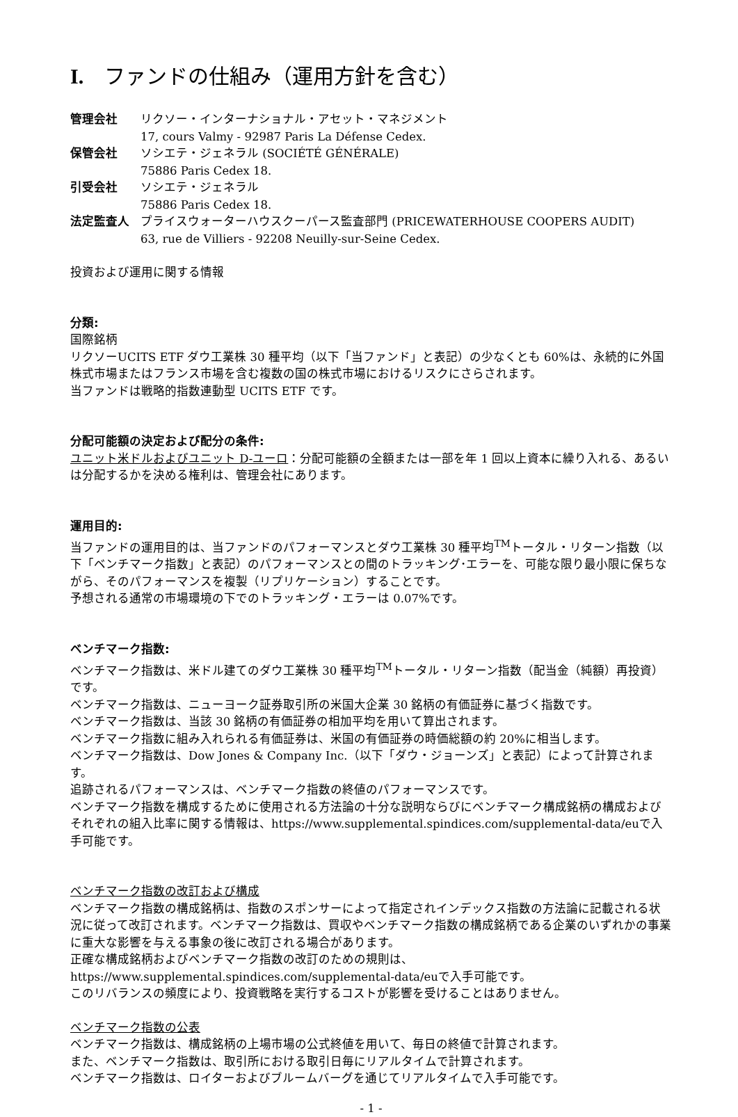I. ファンドの仕組み（運用方針を含む）
管理会社 リクソー・インターナショナル・アセット・マネジメント
17, cours Valmy - 92987 Paris La Défense Cedex.
保管会社 ソシエテ・ジェネラル (SOCIÉTÉ GÉNÉRALE)
75886 Paris Cedex 18.
引受会社 ソシエテ・ジェネラル
75886 Paris Cedex 18.
法定監査人 プライスウォーターハウスクーパース監査部門 (PRICEWATERHOUSE COOPERS AUDIT)
63, rue de Villiers - 92208 Neuilly-sur-Seine Cedex.
投資および運用に関する情報
分類:
国際銘柄
リクソーUCITS ETF ダウ工業株 30 種平均（以下「当ファンド」と表記）の少なくとも 60%は、永続的に外国株式市場またはフランス市場を含む複数の国の株式市場におけるリスクにさらされます。
当ファンドは戦略的指数連動型 UCITS ETF です。
分配可能額の決定および配分の条件:
ユニット米ドルおよびユニット D-ユーロ：分配可能額の全額または一部を年 1 回以上資本に繰り入れる、あるいは分配するかを決める権利は、管理会社にあります。
運用目的:
当ファンドの運用目的は、当ファンドのパフォーマンスとダウ工業株 30 種平均<sup>TM</sup>トータル・リターン指数（以下「ベンチマーク指数」と表記）のパフォーマンスとの間のトラッキング･エラーを、可能な限り最小限に保ちながら、そのパフォーマンスを複製（リプリケーション）することです。
予想される通常の市場環境の下でのトラッキング・エラーは 0.07%です。
ベンチマーク指数:
ベンチマーク指数は、米ドル建てのダウ工業株 30 種平均<sup>TM</sup>トータル・リターン指数（配当金（純額）再投資）です。
ベンチマーク指数は、ニューヨーク証券取引所の米国大企業 30 銘柄の有価証券に基づく指数です。
ベンチマーク指数は、当該 30 銘柄の有価証券の相加平均を用いて算出されます。
ベンチマーク指数に組み入れられる有価証券は、米国の有価証券の時価総額の約 20%に相当します。
ベンチマーク指数は、Dow Jones & Company Inc.（以下「ダウ・ジョーンズ」と表記）によって計算されます。
追跡されるパフォーマンスは、ベンチマーク指数の終値のパフォーマンスです。
ベンチマーク指数を構成するために使用される方法論の十分な説明ならびにベンチマーク構成銘柄の構成およびそれぞれの組入比率に関する情報は、https://www.supplemental.spindices.com/supplemental-data/euで入手可能です。
ベンチマーク指数の改訂および構成
ベンチマーク指数の構成銘柄は、指数のスポンサーによって指定されインデックス指数の方法論に記載される状況に従って改訂されます。ベンチマーク指数は、買収やベンチマーク指数の構成銘柄である企業のいずれかの事業に重大な影響を与える事象の後に改訂される場合があります。
正確な構成銘柄およびベンチマーク指数の改訂のための規則は、https://www.supplemental.spindices.com/supplemental-data/euで入手可能です。
このリバランスの頻度により、投資戦略を実行するコストが影響を受けることはありません。
ベンチマーク指数の公表
ベンチマーク指数は、構成銘柄の上場市場の公式終値を用いて、毎日の終値で計算されます。
また、ベンチマーク指数は、取引所における取引日毎にリアルタイムで計算されます。
ベンチマーク指数は、ロイターおよびブルームバーグを通じてリアルタイムで入手可能です。
- 1 -